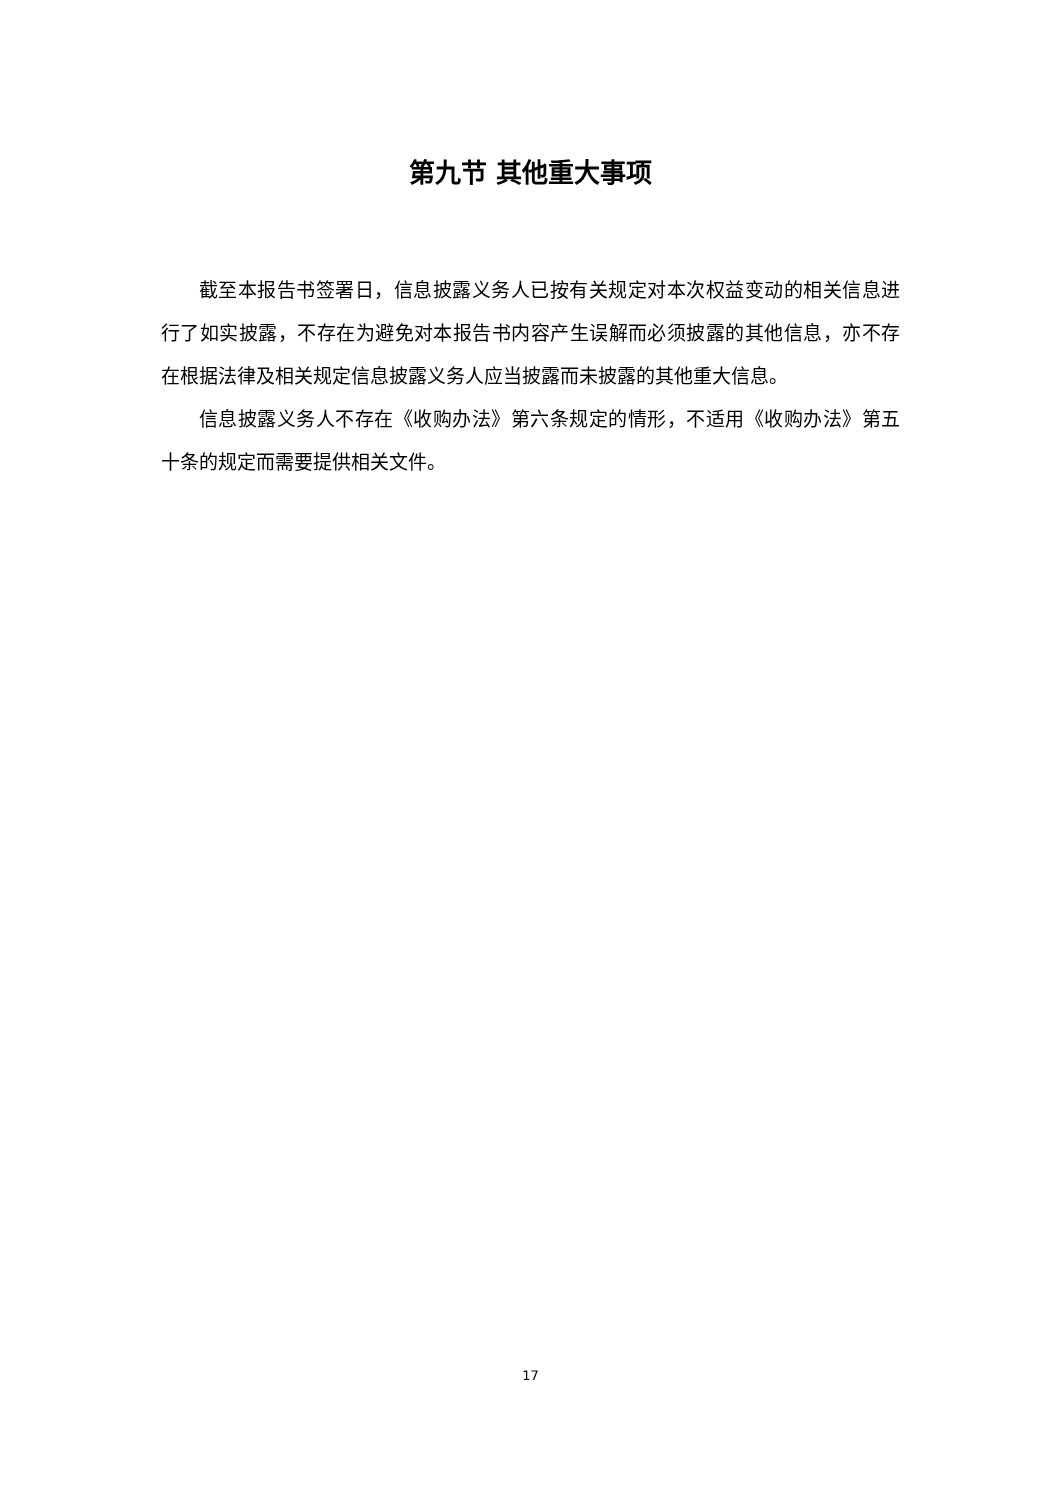第九节 其他重大事项
截至本报告书签署日，信息披露义务人已按有关规定对本次权益变动的相关信息进行了如实披露，不存在为避免对本报告书内容产生误解而必须披露的其他信息，亦不存在根据法律及相关规定信息披露义务人应当披露而未披露的其他重大信息。
信息披露义务人不存在《收购办法》第六条规定的情形，不适用《收购办法》第五十条的规定而需要提供相关文件。
17